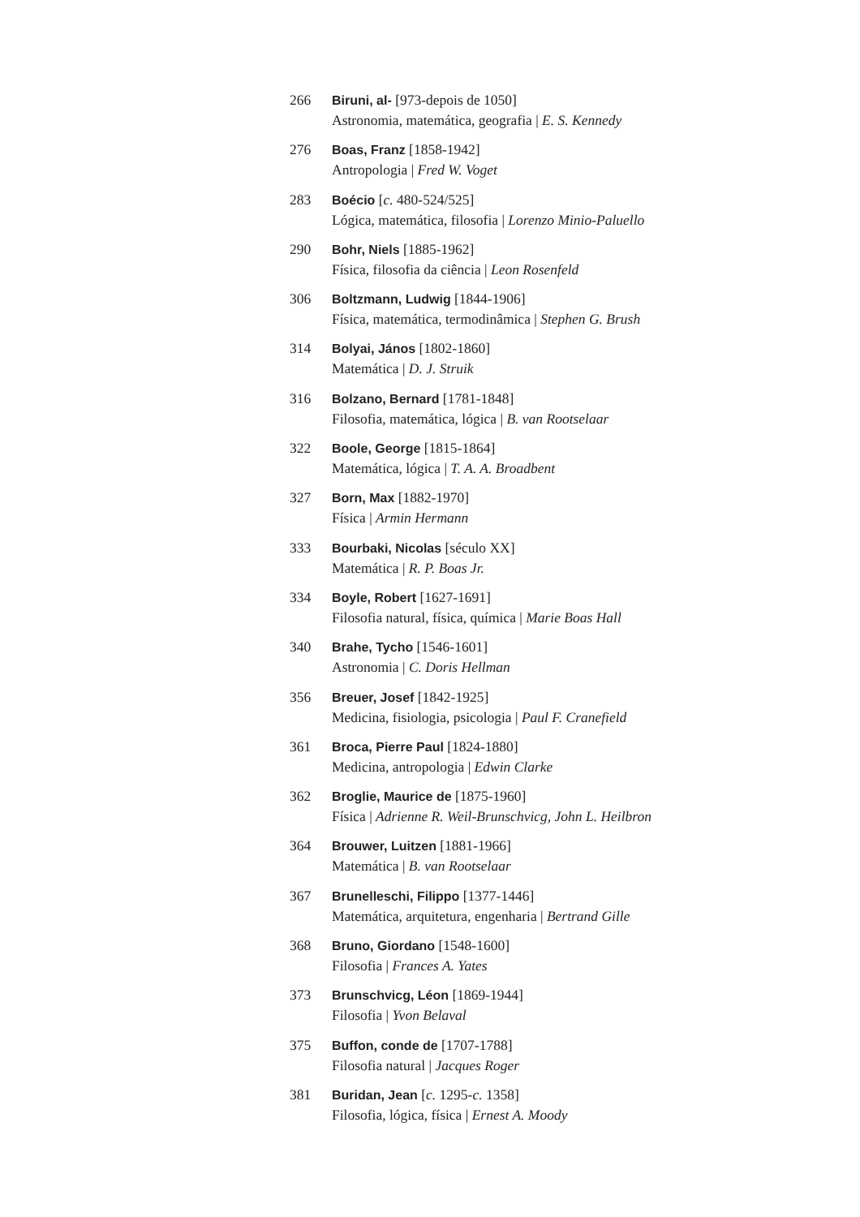266 Biruni, al- [973-depois de 1050]
Astronomia, matemática, geografia | E. S. Kennedy
276 Boas, Franz [1858-1942]
Antropologia | Fred W. Voget
283 Boécio [c. 480-524/525]
Lógica, matemática, filosofia | Lorenzo Minio-Paluello
290 Bohr, Niels [1885-1962]
Física, filosofia da ciência | Leon Rosenfeld
306 Boltzmann, Ludwig [1844-1906]
Física, matemática, termodinâmica | Stephen G. Brush
314 Bolyai, János [1802-1860]
Matemática | D. J. Struik
316 Bolzano, Bernard [1781-1848]
Filosofia, matemática, lógica | B. van Rootselaar
322 Boole, George [1815-1864]
Matemática, lógica | T. A. A. Broadbent
327 Born, Max [1882-1970]
Física | Armin Hermann
333 Bourbaki, Nicolas [século XX]
Matemática | R. P. Boas Jr.
334 Boyle, Robert [1627-1691]
Filosofia natural, física, química | Marie Boas Hall
340 Brahe, Tycho [1546-1601]
Astronomia | C. Doris Hellman
356 Breuer, Josef [1842-1925]
Medicina, fisiologia, psicologia | Paul F. Cranefield
361 Broca, Pierre Paul [1824-1880]
Medicina, antropologia | Edwin Clarke
362 Broglie, Maurice de [1875-1960]
Física | Adrienne R. Weil-Brunschvicg, John L. Heilbron
364 Brouwer, Luitzen [1881-1966]
Matemática | B. van Rootselaar
367 Brunelleschi, Filippo [1377-1446]
Matemática, arquitetura, engenharia | Bertrand Gille
368 Bruno, Giordano [1548-1600]
Filosofia | Frances A. Yates
373 Brunschvicg, Léon [1869-1944]
Filosofia | Yvon Belaval
375 Buffon, conde de [1707-1788]
Filosofia natural | Jacques Roger
381 Buridan, Jean [c. 1295-c. 1358]
Filosofia, lógica, física | Ernest A. Moody